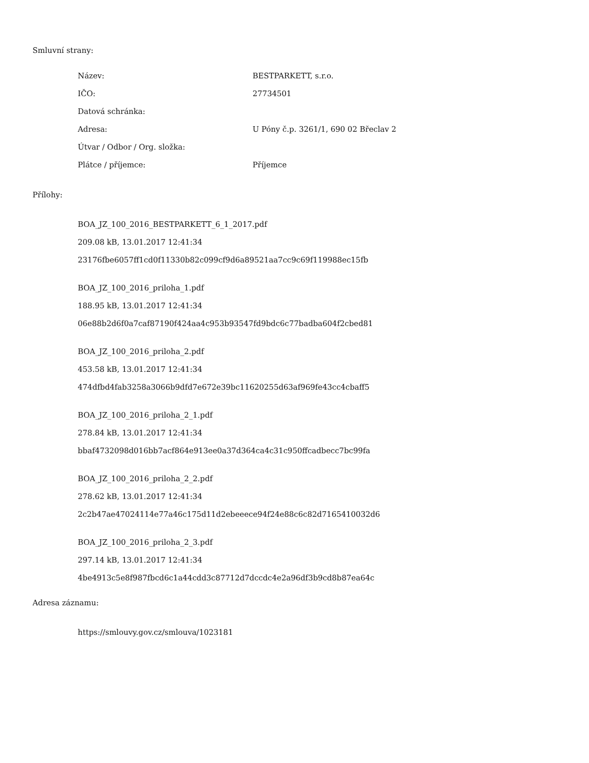Smluvní strany:
| Název: | BESTPARKETT, s.r.o. |
| IČO: | 27734501 |
| Datová schránka: | |
| Adresa: | U Póny č.p. 3261/1, 690 02 Břeclav 2 |
| Útvar / Odbor / Org. složka: | |
| Plátce / příjemce: | Příjemce |
Přílohy:
BOA_JZ_100_2016_BESTPARKETT_6_1_2017.pdf
209.08 kB, 13.01.2017 12:41:34
23176fbe6057ff1cd0f11330b82c099cf9d6a89521aa7cc9c69f119988ec15fb
BOA_JZ_100_2016_priloha_1.pdf
188.95 kB, 13.01.2017 12:41:34
06e88b2d6f0a7caf87190f424aa4c953b93547fd9bdc6c77badba604f2cbed81
BOA_JZ_100_2016_priloha_2.pdf
453.58 kB, 13.01.2017 12:41:34
474dfbd4fab3258a3066b9dfd7e672e39bc11620255d63af969fe43cc4cbaff5
BOA_JZ_100_2016_priloha_2_1.pdf
278.84 kB, 13.01.2017 12:41:34
bbaf4732098d016bb7acf864e913ee0a37d364ca4c31c950ffcadbecc7bc99fa
BOA_JZ_100_2016_priloha_2_2.pdf
278.62 kB, 13.01.2017 12:41:34
2c2b47ae47024114e77a46c175d11d2ebeeece94f24e88c6c82d7165410032d6
BOA_JZ_100_2016_priloha_2_3.pdf
297.14 kB, 13.01.2017 12:41:34
4be4913c5e8f987fbcd6c1a44cdd3c87712d7dccdc4e2a96df3b9cd8b87ea64c
Adresa záznamu:
https://smlouvy.gov.cz/smlouva/1023181